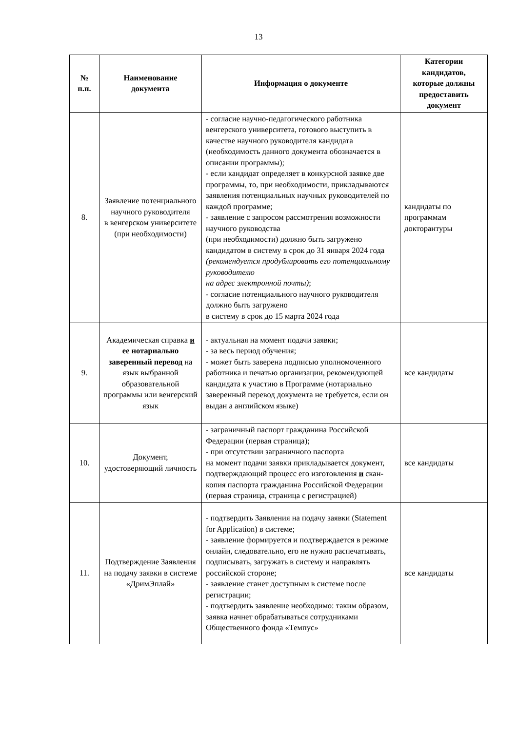13
| № п.п. | Наименование документа | Информация о документе | Категории кандидатов, которые должны предоставить документ |
| --- | --- | --- | --- |
| 8. | Заявление потенциального научного руководителя в венгерском университете (при необходимости) | - согласие научно-педагогического работника венгерского университета, готового выступить в качестве научного руководителя кандидата (необходимость данного документа обозначается в описании программы); - если кандидат определяет в конкурсной заявке две программы, то, при необходимости, прикладываются заявления потенциальных научных руководителей по каждой программе; - заявление с запросом рассмотрения возможности научного руководства (при необходимости) должно быть загружено кандидатом в систему в срок до 31 января 2024 года (рекомендуется продублировать его потенциальному руководителю на адрес электронной почты) ; - согласие потенциального научного руководителя должно быть загружено в систему в срок до 15 марта 2024 года | кандидаты по программам докторантуры |
| 9. | Академическая справка и ее нотариально заверенный перевод на язык выбранной образовательной программы или венгерский язык | - актуальная на момент подачи заявки; - за весь период обучения; - может быть заверена подписью уполномоченного работника и печатью организации, рекомендующей кандидата к участию в Программе (нотариально заверенный перевод документа не требуется, если он выдан а английском языке) | все кандидаты |
| 10. | Документ, удостоверяющий личность | - заграничный паспорт гражданина Российской Федерации (первая страница); - при отсутствии заграничного паспорта на момент подачи заявки прикладывается документ, подтверждающий процесс его изготовления и скан-копия паспорта гражданина Российской Федерации (первая страница, страница с регистрацией) | все кандидаты |
| 11. | Подтверждение Заявления на подачу заявки в системе «ДримЭплай» | - подтвердить Заявления на подачу заявки (Statement for Application) в системе; - заявление формируется и подтверждается в режиме онлайн, следовательно, его не нужно распечатывать, подписывать, загружать в систему и направлять российской стороне; - заявление станет доступным в системе после регистрации; - подтвердить заявление необходимо: таким образом, заявка начнет обрабатываться сотрудниками Общественного фонда «Темпус» | все кандидаты |